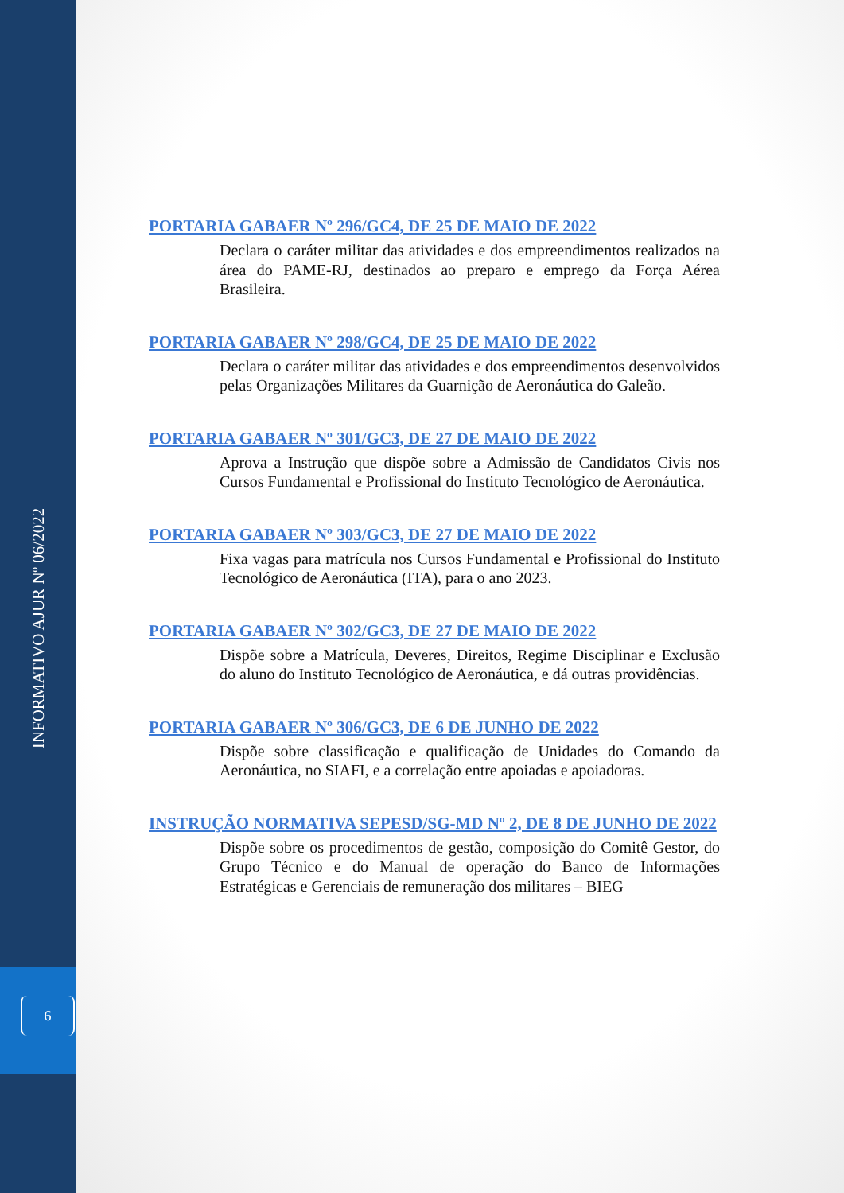INFORMATIVO AJUR Nº 06/2022
6
PORTARIA GABAER Nº 296/GC4, DE 25 DE MAIO DE 2022
Declara o caráter militar das atividades e dos empreendimentos realizados na área do PAME-RJ, destinados ao preparo e emprego da Força Aérea Brasileira.
PORTARIA GABAER Nº 298/GC4, DE 25 DE MAIO DE 2022
Declara o caráter militar das atividades e dos empreendimentos desenvolvidos pelas Organizações Militares da Guarnição de Aeronáutica do Galeão.
PORTARIA GABAER Nº 301/GC3, DE 27 DE MAIO DE 2022
Aprova a Instrução que dispõe sobre a Admissão de Candidatos Civis nos Cursos Fundamental e Profissional do Instituto Tecnológico de Aeronáutica.
PORTARIA GABAER Nº 303/GC3, DE 27 DE MAIO DE 2022
Fixa vagas para matrícula nos Cursos Fundamental e Profissional do Instituto Tecnológico de Aeronáutica (ITA), para o ano 2023.
PORTARIA GABAER Nº 302/GC3, DE 27 DE MAIO DE 2022
Dispõe sobre a Matrícula, Deveres, Direitos, Regime Disciplinar e Exclusão do aluno do Instituto Tecnológico de Aeronáutica, e dá outras providências.
PORTARIA GABAER Nº 306/GC3, DE 6 DE JUNHO DE 2022
Dispõe sobre classificação e qualificação de Unidades do Comando da Aeronáutica, no SIAFI, e a correlação entre apoiadas e apoiadoras.
INSTRUÇÃO NORMATIVA SEPESD/SG-MD Nº 2, DE 8 DE JUNHO DE 2022
Dispõe sobre os procedimentos de gestão, composição do Comitê Gestor, do Grupo Técnico e do Manual de operação do Banco de Informações Estratégicas e Gerenciais de remuneração dos militares – BIEG